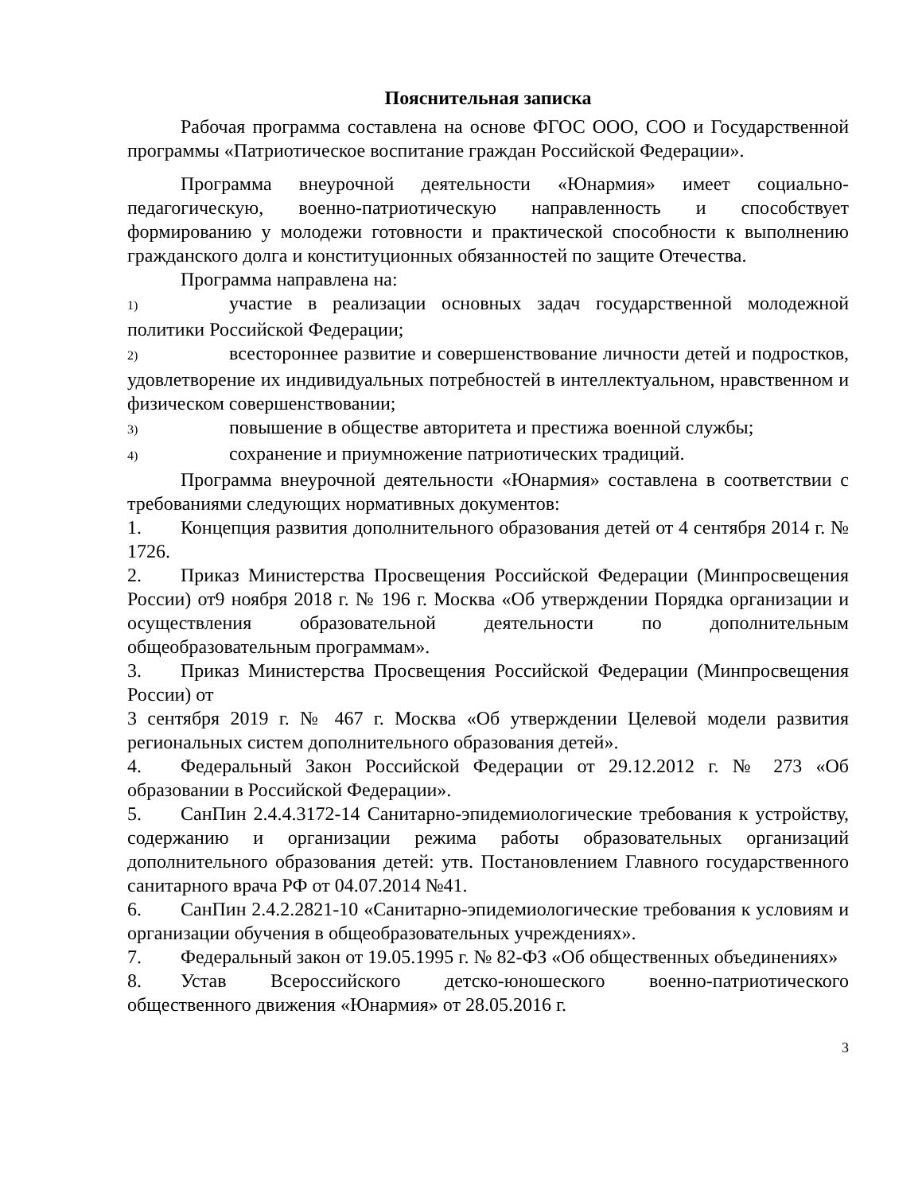Пояснительная записка
Рабочая программа составлена на основе ФГОС ООО, СОО и Государственной программы «Патриотическое воспитание граждан Российской Федерации».
Программа внеурочной деятельности «Юнармия» имеет социально-педагогическую, военно-патриотическую направленность и способствует формированию у молодежи готовности и практической способности к выполнению гражданского долга и конституционных обязанностей по защите Отечества.
Программа направлена на:
1) участие в реализации основных задач государственной молодежной политики Российской Федерации;
2) всестороннее развитие и совершенствование личности детей и подростков, удовлетворение их индивидуальных потребностей в интеллектуальном, нравственном и физическом совершенствовании;
3) повышение в обществе авторитета и престижа военной службы;
4) сохранение и приумножение патриотических традиций.
Программа внеурочной деятельности «Юнармия» составлена в соответствии с требованиями следующих нормативных документов:
1. Концепция развития дополнительного образования детей от 4 сентября 2014 г. № 1726.
2. Приказ Министерства Просвещения Российской Федерации (Минпросвещения России) от9 ноября 2018 г. № 196 г. Москва «Об утверждении Порядка организации и осуществления образовательной деятельности по дополнительным общеобразовательным программам».
3. Приказ Министерства Просвещения Российской Федерации (Минпросвещения России) от
3 сентября 2019 г. № 467 г. Москва «Об утверждении Целевой модели развития региональных систем дополнительного образования детей».
4. Федеральный Закон Российской Федерации от 29.12.2012 г. № 273 «Об образовании в Российской Федерации».
5. СанПин 2.4.4.3172-14 Санитарно-эпидемиологические требования к устройству, содержанию и организации режима работы образовательных организаций дополнительного образования детей: утв. Постановлением Главного государственного санитарного врача РФ от 04.07.2014 №41.
6. СанПин 2.4.2.2821-10 «Санитарно-эпидемиологические требования к условиям и организации обучения в общеобразовательных учреждениях».
7. Федеральный закон от 19.05.1995 г. № 82-ФЗ «Об общественных объединениях»
8. Устав Всероссийского детско-юношеского военно-патриотического общественного движения «Юнармия» от 28.05.2016 г.
3